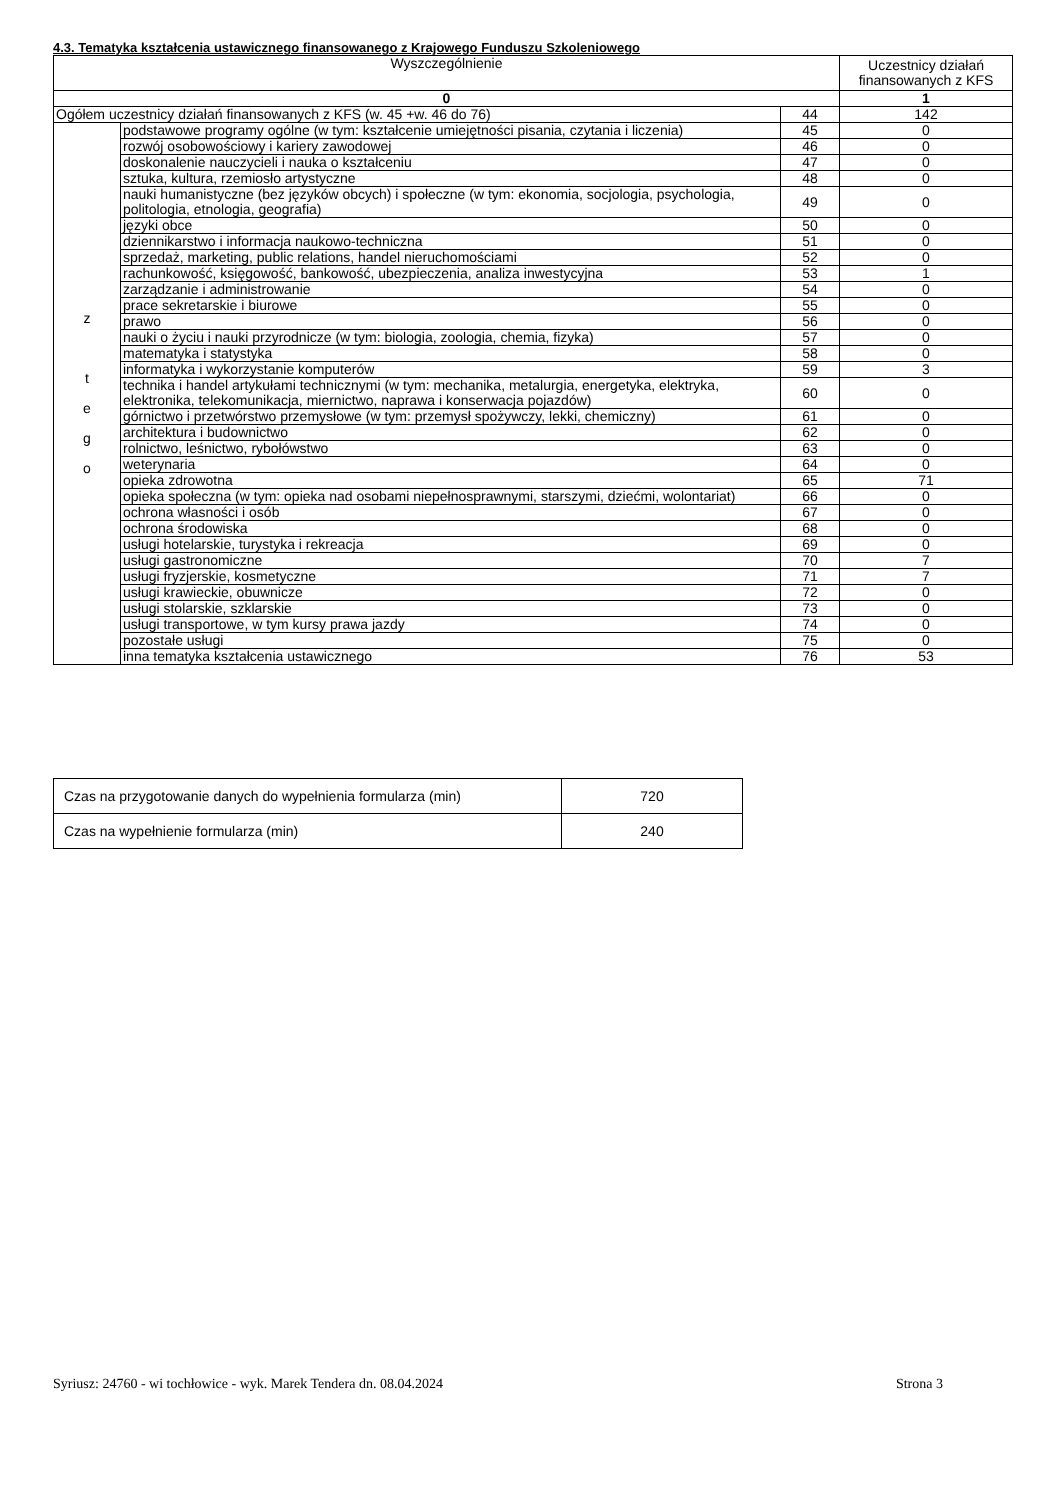4.3. Tematyka kształcenia ustawicznego finansowanego z Krajowego Funduszu Szkoleniowego
| Wyszczególnienie | | | Uczestnicy działań finansowanych z KFS |
| --- | --- | --- | --- |
| 0 | | | 1 |
| Ogółem uczestnicy działań finansowanych z KFS (w. 45 +w. 46 do 76) | | 44 | 142 |
| z t e g o | podstawowe programy ogólne (w tym: kształcenie umiejętności pisania, czytania i liczenia) | 45 | 0 |
| | rozwój osobowościowy i kariery zawodowej | 46 | 0 |
| | doskonalenie nauczycieli i nauka o kształceniu | 47 | 0 |
| | sztuka, kultura, rzemiosło artystyczne | 48 | 0 |
| | nauki humanistyczne (bez języków obcych) i społeczne (w tym: ekonomia, socjologia, psychologia, politologia, etnologia, geografia) | 49 | 0 |
| | języki obce | 50 | 0 |
| | dziennikarstwo i informacja naukowo-techniczna | 51 | 0 |
| | sprzedaż, marketing, public relations, handel nieruchomościami | 52 | 0 |
| | rachunkowość, księgowość, bankowość, ubezpieczenia, analiza inwestycyjna | 53 | 1 |
| | zarządzanie i administrowanie | 54 | 0 |
| | prace sekretarskie i biurowe | 55 | 0 |
| | prawo | 56 | 0 |
| | nauki o życiu i nauki przyrodnicze (w tym: biologia, zoologia, chemia, fizyka) | 57 | 0 |
| | matematyka i statystyka | 58 | 0 |
| | informatyka i wykorzystanie komputerów | 59 | 3 |
| | technika i handel artykułami technicznymi (w tym: mechanika, metalurgia, energetyka, elektryka, elektronika, telekomunikacja, miernictwo, naprawa i konserwacja pojazdów) | 60 | 0 |
| | górnictwo i przetwórstwo przemysłowe (w tym: przemysł spożywczy, lekki, chemiczny) | 61 | 0 |
| | architektura i budownictwo | 62 | 0 |
| | rolnictwo, leśnictwo, rybołówstwo | 63 | 0 |
| | weterynaria | 64 | 0 |
| | opieka zdrowotna | 65 | 71 |
| | opieka społeczna (w tym: opieka nad osobami niepełnosprawnymi, starszymi, dziećmi, wolontariat) | 66 | 0 |
| | ochrona własności i osób | 67 | 0 |
| | ochrona środowiska | 68 | 0 |
| | usługi hotelarskie, turystyka i rekreacja | 69 | 0 |
| | usługi gastronomiczne | 70 | 7 |
| | usługi fryzjerskie, kosmetyczne | 71 | 7 |
| | usługi krawieckie, obuwnicze | 72 | 0 |
| | usługi stolarskie, szklarskie | 73 | 0 |
| | usługi transportowe, w tym kursy prawa jazdy | 74 | 0 |
| | pozostałe usługi | 75 | 0 |
| | inna tematyka kształcenia ustawicznego | 76 | 53 |
| Czas na przygotowanie danych do wypełnienia formularza (min) | 720 |
| Czas na wypełnienie formularza (min) | 240 |
Syriusz: 24760 - wi tochłowice - wyk. Marek Tendera dn. 08.04.2024 Strona 3